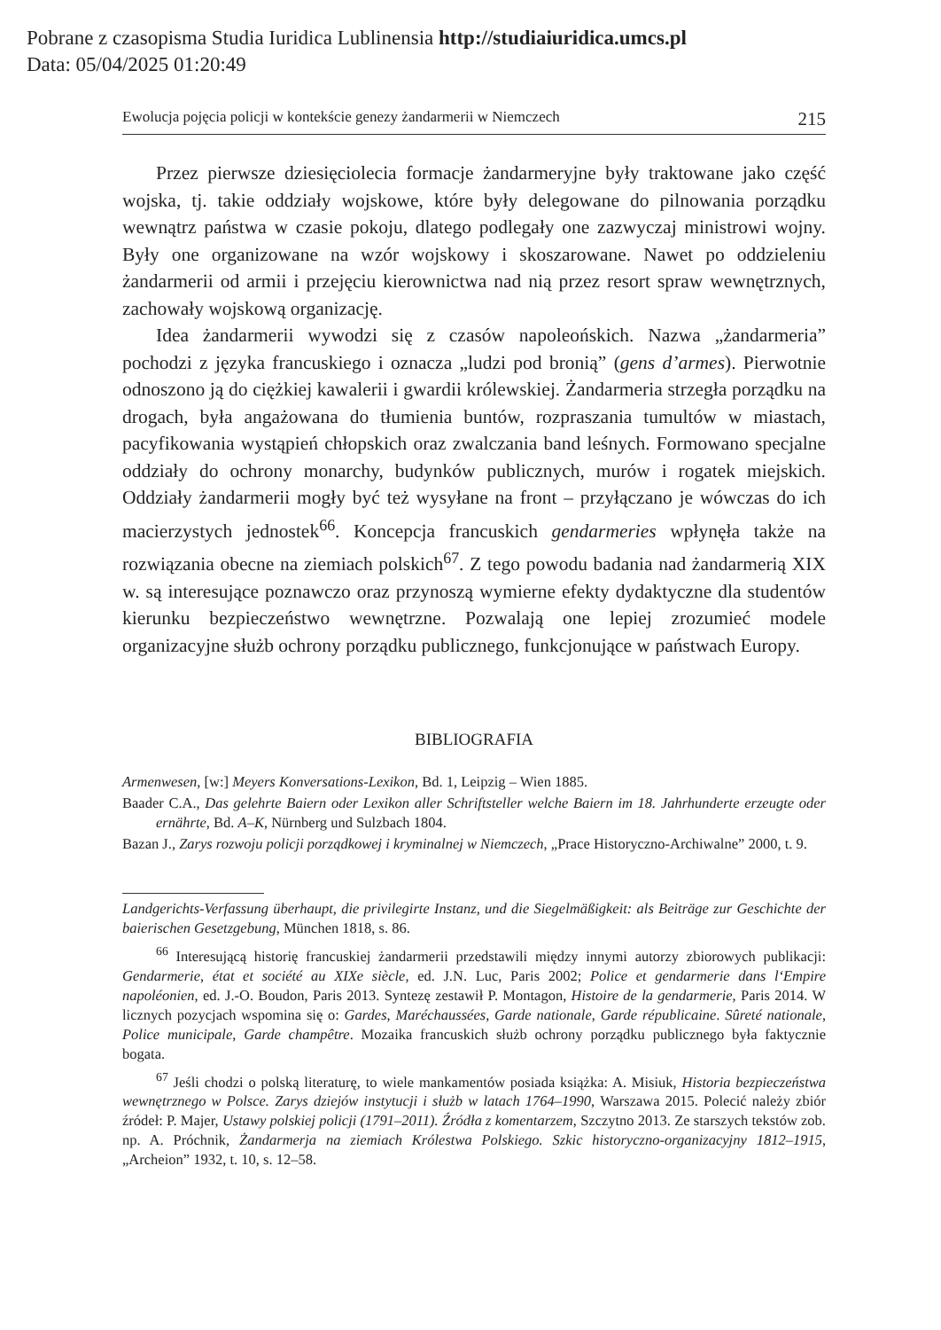Pobrane z czasopisma Studia Iuridica Lublinensia http://studiaiuridica.umcs.pl
Data: 05/04/2025 01:20:49
Ewolucja pojęcia policji w kontekście genezy żandarmerii w Niemczech 215
Przez pierwsze dziesięciolecia formacje żandarmeryjne były traktowane jako część wojska, tj. takie oddziały wojskowe, które były delegowane do pilnowania porządku wewnątrz państwa w czasie pokoju, dlatego podlegały one zazwyczaj ministrowi wojny. Były one organizowane na wzór wojskowy i skoszarowane. Nawet po oddzieleniu żandarmerii od armii i przejęciu kierownictwa nad nią przez resort spraw wewnętrznych, zachowały wojskową organizację.
Idea żandarmerii wywodzi się z czasów napoleońskich. Nazwa „żandarmeria” pochodzi z języka francuskiego i oznacza „ludzi pod bronią” (gens d’armes). Pierwotnie odnoszono ją do ciężkiej kawalerii i gwardii królewskiej. Żandarmeria strzegła porządku na drogach, była angażowana do tłumienia buntów, rozpraszania tumultów w miastach, pacyfikowania wystąpień chłopskich oraz zwalczania band leśnych. Formowano specjalne oddziały do ochrony monarchy, budynków publicznych, murów i rogatek miejskich. Oddziały żandarmerii mogły być też wysyłane na front – przyłączano je wówczas do ich macierzystych jednostek<sup>66</sup>. Koncepcja francuskich gendarmeries wpłynęła także na rozwiązania obecne na ziemiach polskich<sup>67</sup>. Z tego powodu badania nad żandarmerią XIX w. są interesujące poznawczo oraz przynoszą wymierne efekty dydaktyczne dla studentów kierunku bezpieczeństwo wewnętrzne. Pozwalają one lepiej zrozumieć modele organizacyjne służb ochrony porządku publicznego, funkcjonujące w państwach Europy.
BIBLIOGRAFIA
Armenwesen, [w:] Meyers Konversations-Lexikon, Bd. 1, Leipzig – Wien 1885.
Baader C.A., Das gelehrte Baiern oder Lexikon aller Schriftsteller welche Baiern im 18. Jahrhunderte erzeugte oder ernährte, Bd. A–K, Nürnberg und Sulzbach 1804.
Bazan J., Zarys rozwoju policji porządkowej i kryminalnej w Niemczech, „Prace Historyczno-Archiwalne” 2000, t. 9.
Landgerichts-Verfassung überhaupt, die privilegirte Instanz, und die Siegelmäßigkeit: als Beiträge zur Geschichte der baierischen Gesetzgebung, München 1818, s. 86.
<sup>66</sup> Interesującą historię francuskiej żandarmerii przedstawili między innymi autorzy zbiorowych publikacji: Gendarmerie, état et société au XIXe siècle, ed. J.N. Luc, Paris 2002; Police et gendarmerie dans l‘Empire napoléonien, ed. J.-O. Boudon, Paris 2013. Syntezę zestawił P. Montagon, Histoire de la gendarmerie, Paris 2014. W licznych pozycjach wspomina się o: Gardes, Maréchaussées, Garde nationale, Garde républicaine. Sûreté nationale, Police municipale, Garde champêtre. Mozaika francuskich służb ochrony porządku publicznego była faktycznie bogata.
<sup>67</sup> Jeśli chodzi o polską literaturę, to wiele mankamentów posiada książka: A. Misiuk, Historia bezpieczeństwa wewnętrznego w Polsce. Zarys dziejów instytucji i służb w latach 1764–1990, Warszawa 2015. Polecić należy zbiór źródeł: P. Majer, Ustawy polskiej policji (1791–2011). Źródła z komentarzem, Szczytno 2013. Ze starszych tekstów zob. np. A. Próchnik, Żandarmerja na ziemiach Królestwa Polskiego. Szkic historyczno-organizacyjny 1812–1915, „Archeion” 1932, t. 10, s. 12–58.